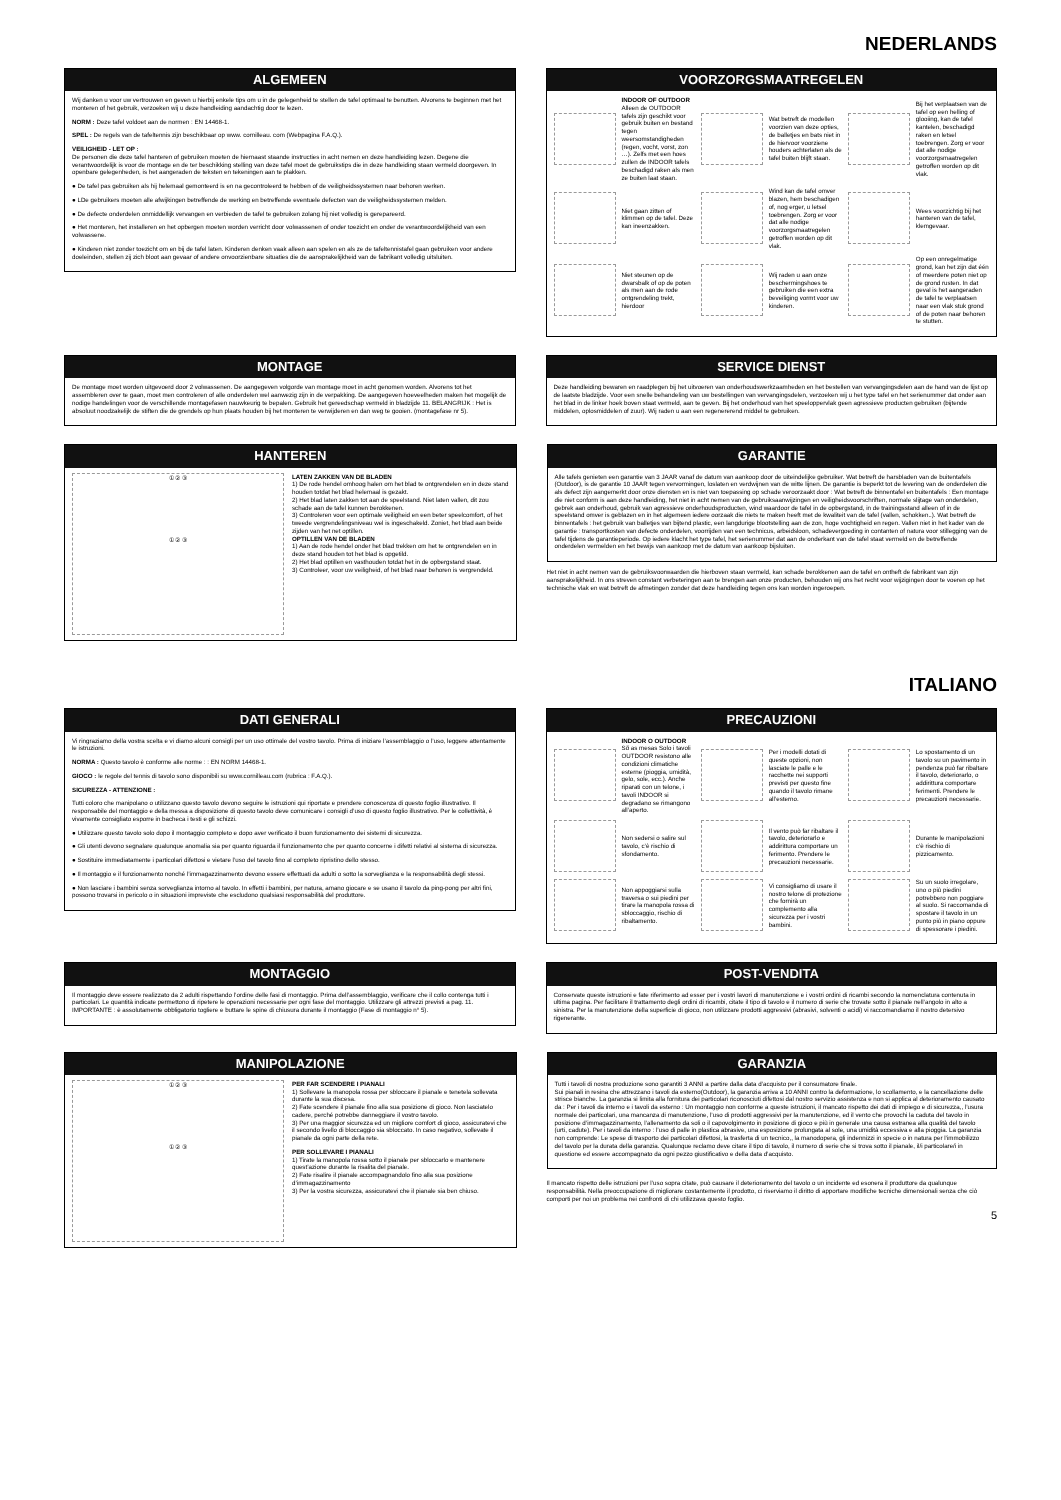NEDERLANDS
ALGEMEEN
Wij danken u voor uw vertrouwen en geven u hierbij enkele tips om u in de gelegenheid te stellen de tafel optimaal te benutten. Alvorens te beginnen met het monteren of het gebruik, verzoeken wij u deze handleiding aandachtig door te lezen.
NORM : Deze tafel voldoet aan de normen : EN 14468-1.
SPEL : De regels van de tafeltennis zijn beschikbaar op www. cornilleau. com (Webpagina F.A.Q.).
VEILIGHEID - LET OP :
De personen die deze tafel hanteren of gebruiken moeten de hiernaast staande instructies in acht nemen en deze handleiding lezen. Degene die verantwoordelijk is voor de montage en de ter beschikking stelling van deze tafel moet de gebruikstips die in deze handleiding staan vermeld doorgeven. In openbare gelegenheden, is het aangeraden de teksten en tekeningen aan te plakken.
● De tafel pas gebruiken als hij helemaal gemonteerd is en na gecontroleerd te hebben of de veiligheidssystemen naar behoren werken.
● LDe gebruikers moeten alle afwijkingen betreffende de werking en betreffende eventuele defecten van de veiligheidssystemen melden.
● De defecte onderdelen onmiddellijk vervangen en verbieden de tafel te gebruiken zolang hij niet volledig is gerepareerd.
● Het monteren, het installeren en het opbergen moeten worden verricht door volwassenen of onder toezicht en onder de verantwoordelijkheid van een volwassene.
● Kinderen niet zonder toezicht om en bij de tafel laten. Kinderen denken vaak alleen aan spelen en als ze de tafeltennistafel gaan gebruiken voor andere doeleinden, stellen zij zich bloot aan gevaar of andere onvoorzienbare situaties die de aansprakelijkheid van de fabrikant volledig uitsluiten.
VOORZORGSMAATREGELEN
INDOOR OF OUTDOOR
Alleen de OUTDOOR tafels zijn geschikt voor gebruik buiten en bestand tegen weersomstandigheden (regen, vocht, vorst, zon …). Zelfs met een hoes zullen de INDOOR tafels beschadigd raken als men ze buiten laat staan.
Wat betreft de modellen voorzien van deze opties, de balletjes en bats niet in de hiervoor voorziene houders achterlaten als de tafel buiten blijft staan.
Bij het verplaatsen van de tafel op een helling of glooiing, kan de tafel kantelen, beschadigd raken en letsel toebrengen. Zorg er voor dat alle nodige voorzorgsmaatregelen getroffen worden op dit vlak.
Niet gaan zitten of klimmen op de tafel. Deze kan ineenzakken.
Wind kan de tafel omver blazen, hem beschadigen of, nog erger, u letsel toebrengen. Zorg er voor dat alle nodige voorzorgsmaatregelen getroffen worden op dit vlak.
Wees voorzichtig bij het hanteren van de tafel, klemgevaar.
Niet steunen op de dwarsbalk of op de poten als men aan de rode ontgrendeling trekt, hierdoor
Wij raden u aan onze beschermingshoes te gebruiken die een extra beveiliging vormt voor uw kinderen.
Op een onregelmatige grond, kan het zijn dat één of meerdere poten niet op de grond rusten. In dat geval is het aangeraden de tafel te verplaatsen naar een vlak stuk grond of de poten naar behoren te stutten.
MONTAGE
De montage moet worden uitgevoerd door 2 volwassenen. De aangegeven volgorde van montage moet in acht genomen worden. Alvorens tot het assembleren over te gaan, moet men controleren of alle onderdelen wel aanwezig zijn in de verpakking. De aangegeven hoeveelheden maken het mogelijk de nodige handelingen voor de verschillende montagefasen nauwkeurig te bepalen. Gebruik het gereedschap vermeld in bladzijde 11. BELANGRIJK : Het is absoluut noodzakelijk de stiften die de grendels op hun plaats houden bij het monteren te verwijderen en dan weg te gooien. (montagefase nr 5).
SERVICE DIENST
Deze handleiding bewaren en raadplegen bij het uitvoeren van onderhoudswerkzaamheden en het bestellen van vervangingsdelen aan de hand van de lijst op de laatste bladzijde. Voor een snelle behandeling van uw bestellingen van vervangingsdelen, verzoeken wij u het type tafel en het serienummer dat onder aan het blad in de linker hoek boven staat vermeld, aan te geven. Bij het onderhoud van het speeloppervlak geen agressieve producten gebruiken (bijtende middelen, oplosmiddelen of zuur). Wij raden u aan een regenererend middel te gebruiken.
HANTEREN
① ② ③
① ② ③
LATEN ZAKKEN VAN DE BLADEN
1) De rode hendel omhoog halen om het blad te ontgrendelen en in deze stand houden totdat het blad helemaal is gezakt.
2) Het blad laten zakken tot aan de speelstand. Niet laten vallen, dit zou schade aan de tafel kunnen berokkenen.
3) Controleren voor een optimale veiligheid en een beter speelcomfort, of het tweede vergrendelingsniveau wel is ingeschakeld. Zoniet, het blad aan beide zijden van het net optillen.
OPTILLEN VAN DE BLADEN
1) Aan de rode hendel onder het blad trekken om het te ontgrendelen en in deze stand houden tot het blad is opgetild.
2) Het blad optillen en vasthouden totdat het in de opbergstand staat.
3) Controleer, voor uw veiligheid, of het blad naar behoren is vergrendeld.
GARANTIE
Alle tafels genieten een garantie van 3 JAAR vanaf de datum van aankoop door de uiteindelijke gebruiker. Wat betreft de harsbladen van de buitentafels (Outdoor), is de garantie 10 JAAR tegen vervormingen, loslaten en verdwijnen van de witte lijnen. De garantie is beperkt tot de levering van de onderdelen die als defect zijn aangemerkt door onze diensten en is niet van toepassing op schade veroorzaakt door : Wat betreft de binnentafel en buitentafels : Een montage die niet conform is aan deze handleiding, het niet in acht nemen van de gebruiksaanwijzingen en veiligheidsvoorschriften, normale slijtage van onderdelen, gebrek aan onderhoud, gebruik van agressieve onderhoudsproducten, wind waardoor de tafel in de opbergstand, in de trainingsstand alleen of in de speelstand omver is geblazen en in het algemeen iedere oorzaak die niets te maken heeft met de kwaliteit van de tafel (vallen, schokken..). Wat betreft de binnentafels : het gebruik van balletjes van bijtend plastic, een langdurige blootstelling aan de zon, hoge vochtigheid en regen. Vallen niet in het kader van de garantie : transportkosten van defecte onderdelen, voorrijden van een technicus, arbeidsloon, schadevergoeding in contanten of natura voor stillegging van de tafel tijdens de garantieperiode. Op iedere klacht het type tafel, het serienummer dat aan de onderkant van de tafel staat vermeld en de betreffende onderdelen vermelden en het bewijs van aankoop met de datum van aankoop bijsluiten.
Het niet in acht nemen van de gebruiksvoorwaarden die hierboven staan vermeld, kan schade berokkenen aan de tafel en ontheft de fabrikant van zijn aansprakelijkheid. In ons streven constant verbeteringen aan te brengen aan onze producten, behouden wij ons het recht voor wijzigingen door te voeren op het technische vlak en wat betreft de afmetingen zonder dat deze handleiding tegen ons kan worden ingeroepen.
ITALIANO
DATI GENERALI
Vi ringraziamo della vostra scelta e vi diamo alcuni consigli per un uso ottimale del vostro tavolo. Prima di iniziare l’assemblaggio o l’uso, leggere attentamente le istruzioni.
NORMA : Questo tavolo è conforme alle norme : : EN NORM 14468-1.
GIOCO : le regole del tennis di tavolo sono disponibili su www.cornilleau.com (rubrica : F.A.Q.).
SICUREZZA - ATTENZIONE :
Tutti coloro che manipolano o utilizzano questo tavolo devono seguire le istruzioni qui riportate e prendere conoscenza di questo foglio illustrativo. Il responsabile del montaggio e della messa a disposizione di questo tavolo deve comunicare i consigli d’uso di questo foglio illustrativo. Per le collettività, è vivamente consigliato esporre in bacheca i testi e gli schizzi.
● Utilizzare questo tavolo solo dopo il montaggio completo e dopo aver verificato il buon funzionamento dei sistemi di sicurezza.
● Gli utenti devono segnalare qualunque anomalia sia per quanto riguarda il funzionamento che per quanto concerne i difetti relativi al sistema di sicurezza.
● Sostituire immediatamente i particolari difettosi e vietare l’uso del tavolo fino al completo ripristino dello stesso.
● Il montaggio e il funzionamento nonché l’immagazzinamento devono essere effettuati da adulti o sotto la sorveglianza e la responsabilità degli stessi.
● Non lasciare i bambini senza sorveglianza intorno al tavolo. In effetti i bambini, per natura, amano giocare e se usano il tavolo da ping-pong per altri fini, possono trovarsi in pericolo o in situazioni impreviste che escludono qualsiasi responsabilità del produttore.
PRECAUZIONI
INDOOR O OUTDOOR
Sõ as mesas Solo i tavoli OUTDOOR resistono alle condizioni climatiche esterne (pioggia, umidità, gelo, sole, ecc.). Anche riparati con un telone, i tavoli INDOOR si degradano se rimangono all’aperto.
Per i modelli dotati di queste opzioni, non lasciate le palle e le racchette nei supporti previsti per questo fine quando il tavolo rimane all’esterno.
Lo spostamento di un tavolo su un pavimento in pendenza può far ribaltare il tavolo, deteriorarlo, o addirittura comportare ferimenti. Prendere le precauzioni necessarie.
Non sedersi o salire sul tavolo, c’è rischio di sfondamento.
Il vento può far ribaltare il tavolo, deteriorarlo e addirittura comportare un ferimento. Prendere le precauzioni necessarie.
Durante le manipolazioni c’è rischio di pizzicamento.
Non appoggiarsi sulla traversa o sui piedini per tirare la manopola rossa di sbloccaggio, rischio di ribaltamento.
Vi consigliamo di usare il nostro telone di protezione che fornirà un complemento alla sicurezza per i vostri bambini.
Su un suolo irregolare, uno o più piedini potrebbero non poggiare al suolo. Si raccomanda di spostare il tavolo in un punto più in piano oppure di spessorare i piedini.
MONTAGGIO
Il montaggio deve essere realizzato da 2 adulti rispettando l’ordine delle fasi di montaggio. Prima dell’assemblaggio, verificare che il collo contenga tutti i particolari. Le quantità indicate permettono di ripetere le operazioni necessarie per ogni fase del montaggio. Utilizzare gli attrezzi previsti a pag. 11. IMPORTANTE : è assolutamente obbligatorio togliere e buttare le spine di chiusura durante il montaggio (Fase di montaggio n° 5).
POST-VENDITA
Conservate queste istruzioni e fate riferimento ad esser per i vostri lavori di manutenzione e i vostri ordini di ricambi secondo la nomenclatura contenuta in ultima pagina. Per facilitare il trattamento degli ordini di ricambi, citate il tipo di tavolo e il numero di serie che trovate sotto il pianale nell’angolo in alto a sinistra. Per la manutenzione della superficie di gioco, non utilizzare prodotti aggressivi (abrasivi, solventi o acidi) vi raccomandiamo il nostro detersivo rigenerante.
MANIPOLAZIONE
① ② ③
① ② ③
PER FAR SCENDERE I PIANALI
1) Sollevare la manopola rossa per sbloccare il pianale e tenetela sollevata durante la sua discesa.
2) Fate scendere il pianale fino alla sua posizione di gioco. Non lasciatelo cadere, perché potrebbe danneggiare il vostro tavolo.
3) Per una maggior sicurezza ed un migliore comfort di gioco, assicuratevi che il secondo livello di bloccaggio sia sbloccato. In caso negativo, sollevate il pianale da ogni parte della rete.
PER SOLLEVARE I PIANALI
1) Tirate la manopola rossa sotto il pianale per sbloccarlo e mantenere quest’azione durante la risalita del pianale.
2) Fate risalire il pianale accompagnandolo fino alla sua posizione d’immagazzinamento
3) Per la vostra sicurezza, assicuratevi che il pianale sia ben chiuso.
GARANZIA
Tutti i tavoli di nostra produzione sono garantiti 3 ANNI a partire dalla data d’acquisto per il consumatore finale.
Sui pianali in resina che attrezzano i tavoli da esterno(Outdoor), la garanzia arriva a 10 ANNI contro la deformazione, lo scollamento, e la cancellazione delle strisce bianche. La garanzia si limita alla fornitura dei particolari riconosciuti difettosi dal nostro servizio assistenza e non si applica al deterioramento causato da : Per i tavoli da interno e i tavoli da esterno : Un montaggio non conforme a queste istruzioni, il mancato rispetto dei dati di impiego e di sicurezza,, l’usura normale dei particolari, una mancanza di manutenzione, l’uso di prodotti aggressivi per la manutenzione, ed il vento che provochi la caduta del tavolo in posizione d’immagazzinamento, l’allenamento da soli o il capovolgimento in posizione di gioco e più in generale una causa estranea alla qualità del tavolo (urti, cadute). Per i tavoli da interno : l’uso di palle in plastica abrasive, una esposizione prolungata al sole, una umidità eccessiva e alla pioggia. La garanzia non comprende: Le spese di trasporto dei particolari difettosi, la trasferta di un tecnico,, la manodopera, gli indennizzi in specie o in natura per l’immobilizzo del tavolo per la durata della garanzia. Qualunque reclamo deve citare il tipo di tavolo, il numero di serie che si trova sotto il pianale, il/i particolare/i in questione ed essere accompagnato da ogni pezzo giustificativo e della data d’acquisto.
Il mancato rispetto delle istruzioni per l’uso sopra citate, può causare il deterioramento del tavolo o un incidente ed esonera il produttore da qualunque responsabilità. Nella preoccupazione di migliorare costantemente il prodotto, ci riserviamo il diritto di apportare modifiche tecniche dimensionali senza che ciò comporti per noi un problema nei confronti di chi utilizzava questo foglio.
5